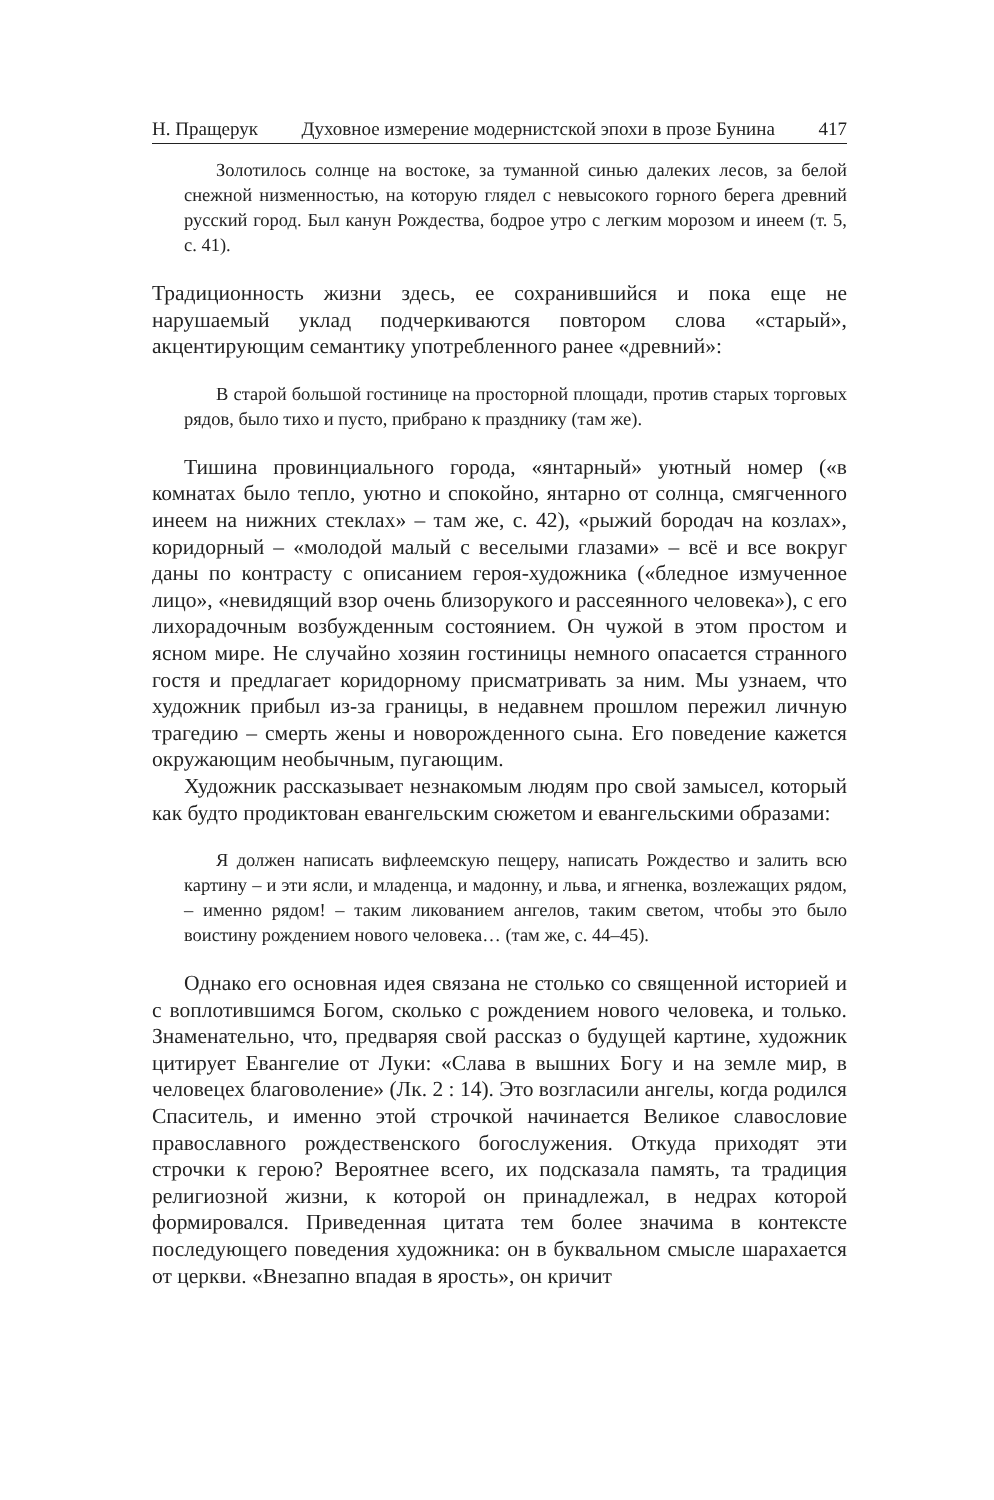Н. Пращерук Духовное измерение модернистской эпохи в прозе Бунина 417
Золотилось солнце на востоке, за туманной синью далеких лесов, за белой снежной низменностью, на которую глядел с невысокого горного берега древний русский город. Был канун Рождества, бодрое утро с легким морозом и инеем (т. 5, с. 41).
Традиционность жизни здесь, ее сохранившийся и пока еще не нарушаемый уклад подчеркиваются повтором слова «старый», акцентирующим семантику употребленного ранее «древний»:
В старой большой гостинице на просторной площади, против старых торговых рядов, было тихо и пусто, прибрано к празднику (там же).
Тишина провинциального города, «янтарный» уютный номер («в комнатах было тепло, уютно и спокойно, янтарно от солнца, смягченного инеем на нижних стеклах» – там же, с. 42), «рыжий бородач на козлах», коридорный – «молодой малый с веселыми глазами» – всё и все вокруг даны по контрасту с описанием героя-художника («бледное измученное лицо», «невидящий взор очень близорукого и рассеянного человека»), с его лихорадочным возбужденным состоянием. Он чужой в этом простом и ясном мире. Не случайно хозяин гостиницы немного опасается странного гостя и предлагает коридорному присматривать за ним. Мы узнаем, что художник прибыл из-за границы, в недавнем прошлом пережил личную трагедию – смерть жены и новорожденного сына. Его поведение кажется окружающим необычным, пугающим.
Художник рассказывает незнакомым людям про свой замысел, который как будто продиктован евангельским сюжетом и евангельскими образами:
Я должен написать вифлеемскую пещеру, написать Рождество и залить всю картину – и эти ясли, и младенца, и мадонну, и льва, и ягненка, возлежащих рядом, – именно рядом! – таким ликованием ангелов, таким светом, чтобы это было воистину рождением нового человека… (там же, с. 44–45).
Однако его основная идея связана не столько со священной историей и с воплотившимся Богом, сколько с рождением нового человека, и только. Знаменательно, что, предваряя свой рассказ о будущей картине, художник цитирует Евангелие от Луки: «Слава в вышних Богу и на земле мир, в человецех благоволение» (Лк. 2 : 14). Это возгласили ангелы, когда родился Спаситель, и именно этой строчкой начинается Великое славословие православного рождественского богослужения. Откуда приходят эти строчки к герою? Вероятнее всего, их подсказала память, та традиция религиозной жизни, к которой он принадлежал, в недрах которой формировался. Приведенная цитата тем более значима в контексте последующего поведения художника: он в буквальном смысле шарахается от церкви. «Внезапно впадая в ярость», он кричит